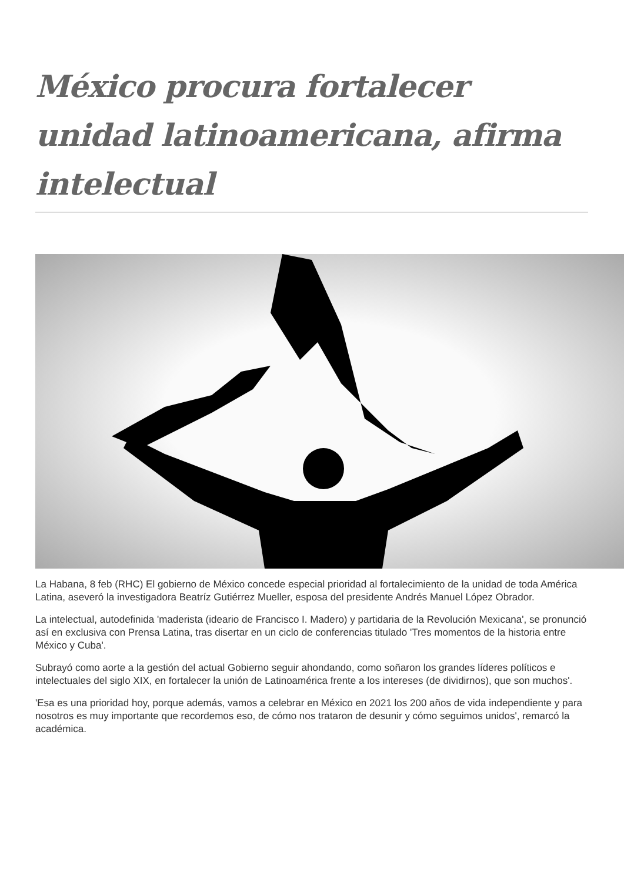México procura fortalecer unidad latinoamericana, afirma intelectual
La Habana, 8 feb (RHC) El gobierno de México concede especial prioridad al fortalecimiento de la unidad de toda América Latina, aseveró la investigadora Beatríz Gutiérrez Mueller, esposa del presidente Andrés Manuel López Obrador.
La intelectual, autodefinida 'maderista (ideario de Francisco I. Madero) y partidaria de la Revolución Mexicana', se pronunció así en exclusiva con Prensa Latina, tras disertar en un ciclo de conferencias titulado 'Tres momentos de la historia entre México y Cuba'.
Subrayó como aorte a la gestión del actual Gobierno seguir ahondando, como soñaron los grandes líderes políticos e intelectuales del siglo XIX, en fortalecer la unión de Latinoamérica frente a los intereses (de dividirnos), que son muchos'.
'Esa es una prioridad hoy, porque además, vamos a celebrar en México en 2021 los 200 años de vida independiente y para nosotros es muy importante que recordemos eso, de cómo nos trataron de desunir y cómo seguimos unidos', remarcó la académica.